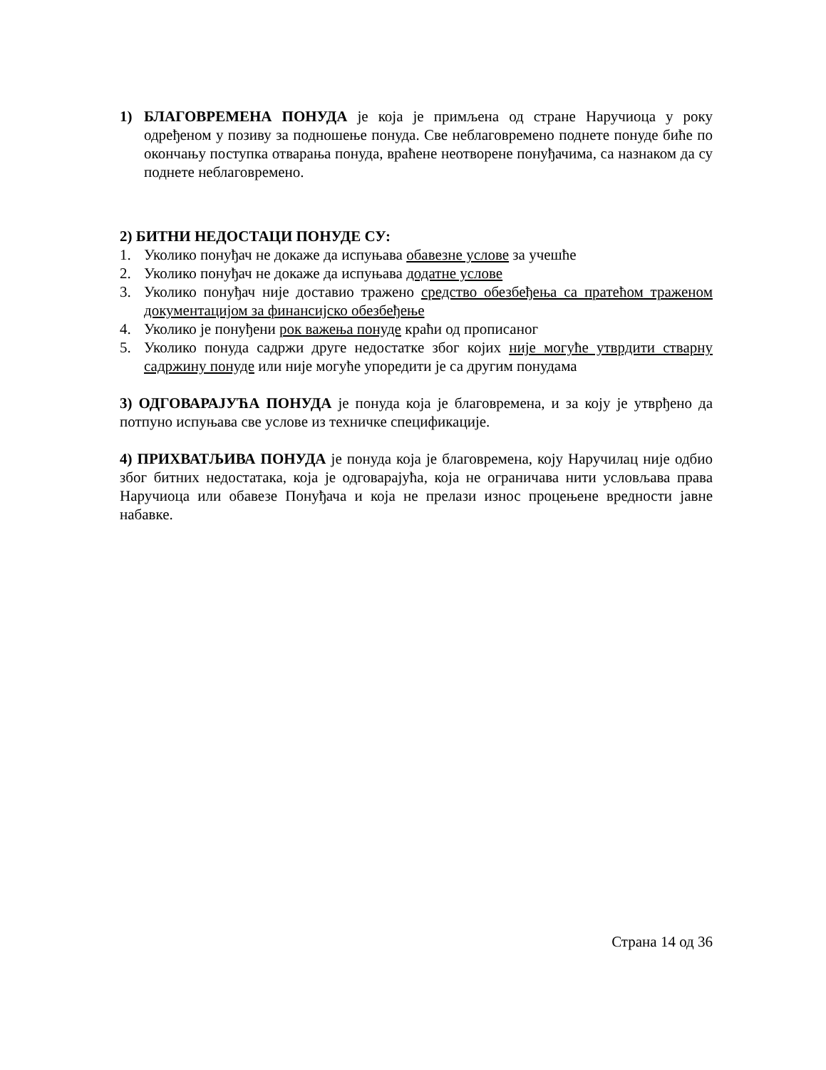1) БЛАГОВРЕМЕНА ПОНУДА је која је примљена од стране Наручиоца у року одређеном у позиву за подношење понуда. Све неблаговремено поднете понуде биће по окончању поступка отварања понуда, враћене неотворене понуђачима, са назнаком да су поднете неблаговремено.
2) БИТНИ НЕДОСТАЦИ ПОНУДЕ СУ:
1. Уколико понуђач не докаже да испуњава обавезне услове за учешће
2. Уколико понуђач не докаже да испуњава додатне услове
3. Уколико понуђач није доставио тражено средство обезбеђења са пратећом траженом документацијом за финансијско обезбеђење
4. Уколико је понуђени рок важења понуде краћи од прописаног
5. Уколико понуда садржи друге недостатке због којих није могуће утврдити стварну садржину понуде или није могуће упоредити је са другим понудама
3) ОДГОВАРАЈУЋА ПОНУДА је понуда која је благовремена, и за коју је утврђено да потпуно испуњава све услове из техничке спецификације.
4) ПРИХВАТЉИВА ПОНУДА је понуда која је благовремена, коју Наручилац није одбио због битних недостатака, која је одговарајућа, која не ограничава нити условљава права Наручиоца или обавезе Понуђача и која не прелази износ процењене вредности јавне набавке.
Страна 14 од 36